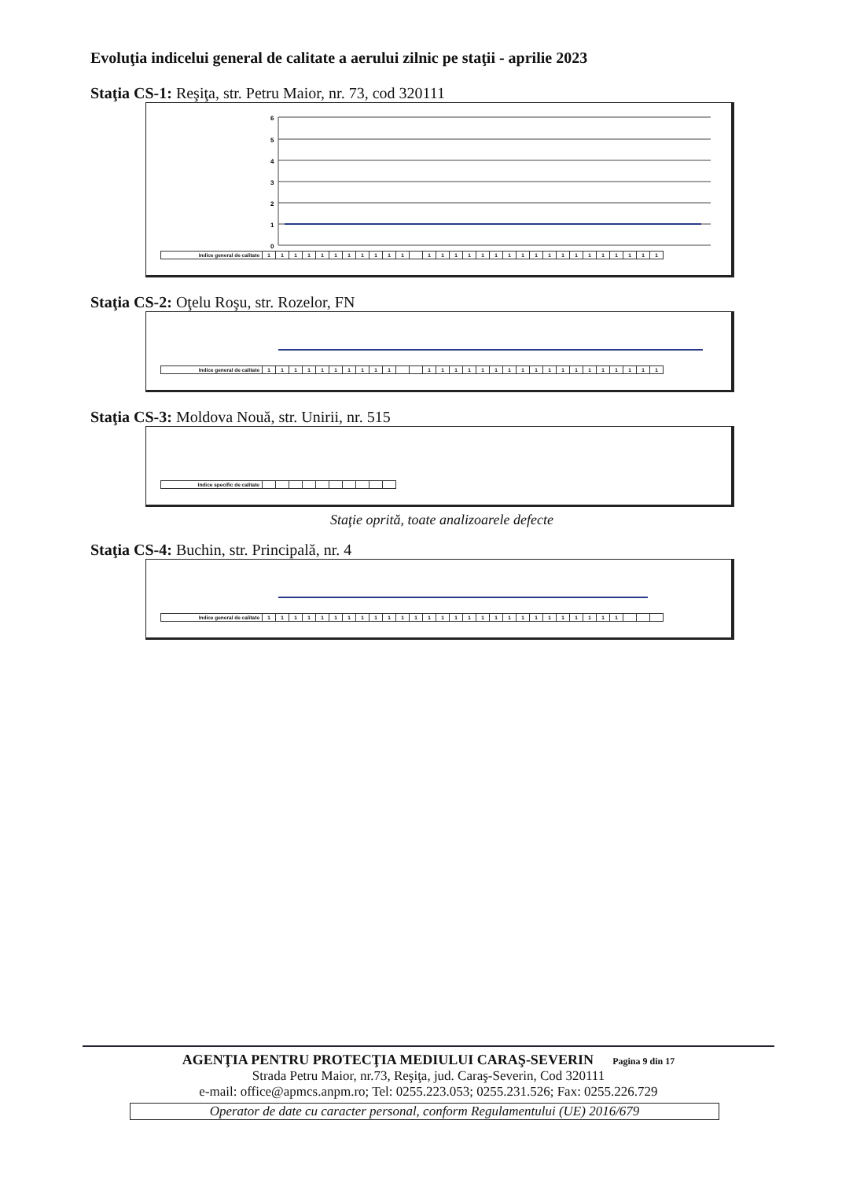Evoluţia indicelui general de calitate a aerului zilnic pe staţii - aprilie 2023
Staţia CS-1: Reşiţa, str. Petru Maior, nr. 73, cod 320111
6
5
4
3
2
1
0
| Indice general de calitate | 1 | 1 | 1 | 1 | 1 | 1 | 1 | 1 | 1 | 1 | 1 | | 1 | 1 | 1 | 1 | 1 | 1 | 1 | 1 | 1 | 1 | 1 | 1 | 1 | 1 | 1 | 1 | 1 | 1 |
Staţia CS-2: Oţelu Roşu, str. Rozelor, FN
| Indice general de calitate | 1 | 1 | 1 | 1 | 1 | 1 | 1 | 1 | 1 | 1 | | | 1 | 1 | 1 | 1 | 1 | 1 | 1 | 1 | 1 | 1 | 1 | 1 | 1 | 1 | 1 | 1 | 1 | 1 |
Staţia CS-3: Moldova Nouă, str. Unirii, nr. 515
| Indice specific de calitate | | | | | | | | | | |
Staţie oprită, toate analizoarele defecte
Staţia CS-4: Buchin, str. Principală, nr. 4
| Indice general de calitate | 1 | 1 | 1 | 1 | 1 | 1 | 1 | 1 | 1 | 1 | 1 | 1 | 1 | 1 | 1 | 1 | 1 | 1 | 1 | 1 | 1 | 1 | 1 | 1 | 1 | 1 | 1 | | | |
AGENŢIA PENTRU PROTECŢIA MEDIULUI CARAŞ-SEVERIN Pagina 9 din 17
Strada Petru Maior, nr.73, Reşiţa, jud. Caraş-Severin, Cod 320111
e-mail: office@apmcs.anpm.ro; Tel: 0255.223.053; 0255.231.526; Fax: 0255.226.729
Operator de date cu caracter personal, conform Regulamentului (UE) 2016/679